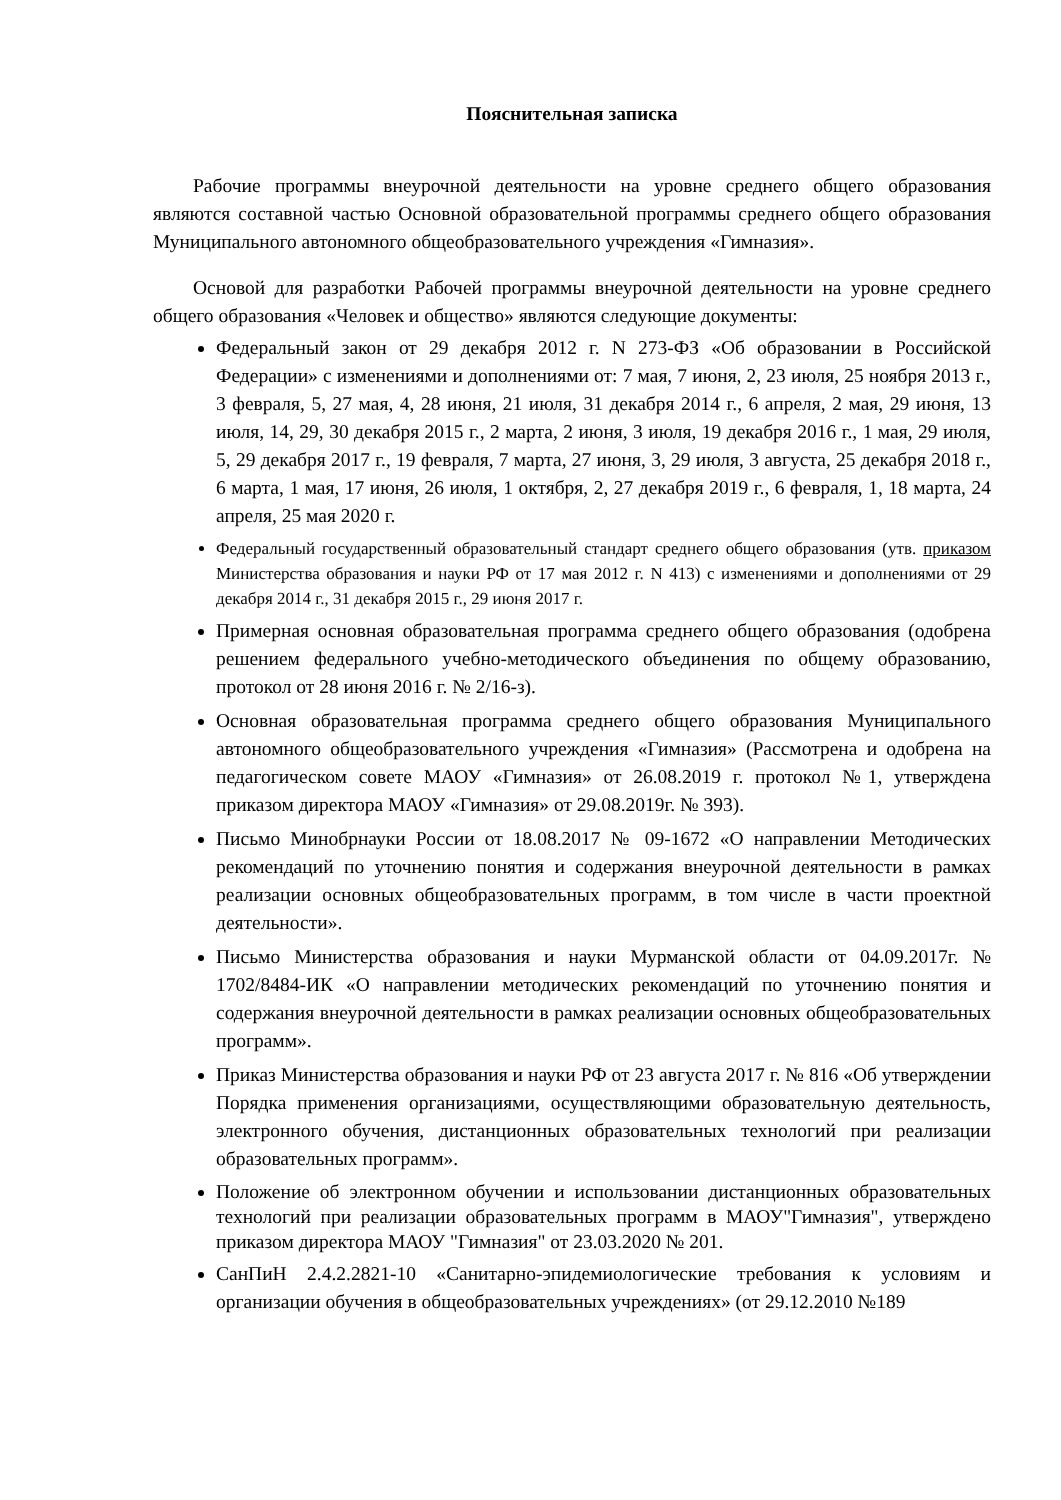Пояснительная записка
Рабочие программы внеурочной деятельности на уровне среднего общего образования являются составной частью Основной образовательной программы среднего общего образования Муниципального автономного общеобразовательного учреждения «Гимназия».
Основой для разработки Рабочей программы внеурочной деятельности на уровне среднего общего образования «Человек и общество» являются следующие документы:
Федеральный закон от 29 декабря 2012 г. N 273-ФЗ «Об образовании в Российской Федерации» с изменениями и дополнениями от: 7 мая, 7 июня, 2, 23 июля, 25 ноября 2013 г., 3 февраля, 5, 27 мая, 4, 28 июня, 21 июля, 31 декабря 2014 г., 6 апреля, 2 мая, 29 июня, 13 июля, 14, 29, 30 декабря 2015 г., 2 марта, 2 июня, 3 июля, 19 декабря 2016 г., 1 мая, 29 июля, 5, 29 декабря 2017 г., 19 февраля, 7 марта, 27 июня, 3, 29 июля, 3 августа, 25 декабря 2018 г., 6 марта, 1 мая, 17 июня, 26 июля, 1 октября, 2, 27 декабря 2019 г., 6 февраля, 1, 18 марта, 24 апреля, 25 мая 2020 г.
Федеральный государственный образовательный стандарт среднего общего образования (утв. приказом Министерства образования и науки РФ от 17 мая 2012 г. N 413) с изменениями и дополнениями от 29 декабря 2014 г., 31 декабря 2015 г., 29 июня 2017 г.
Примерная основная образовательная программа среднего общего образования (одобрена решением федерального учебно-методического объединения по общему образованию, протокол от 28 июня 2016 г. № 2/16-з).
Основная образовательная программа среднего общего образования Муниципального автономного общеобразовательного учреждения «Гимназия» (Рассмотрена и одобрена на педагогическом совете МАОУ «Гимназия» от 26.08.2019 г. протокол №1, утверждена приказом директора МАОУ «Гимназия» от 29.08.2019г. № 393).
Письмо Минобрнауки России от 18.08.2017 № 09-1672 «О направлении Методических рекомендаций по уточнению понятия и содержания внеурочной деятельности в рамках реализации основных общеобразовательных программ, в том числе в части проектной деятельности».
Письмо Министерства образования и науки Мурманской области от 04.09.2017г. № 1702/8484-ИК «О направлении методических рекомендаций по уточнению понятия и содержания внеурочной деятельности в рамках реализации основных общеобразовательных программ».
Приказ Министерства образования и науки РФ от 23 августа 2017 г. № 816 «Об утверждении Порядка применения организациями, осуществляющими образовательную деятельность, электронного обучения, дистанционных образовательных технологий при реализации образовательных программ».
Положение об электронном обучении и использовании дистанционных образовательных технологий при реализации образовательных программ в МАОУ"Гимназия", утверждено приказом директора МАОУ "Гимназия" от 23.03.2020 № 201.
СанПиН 2.4.2.2821-10 «Санитарно-эпидемиологические требования к условиям и организации обучения в общеобразовательных учреждениях» (от 29.12.2010 №189